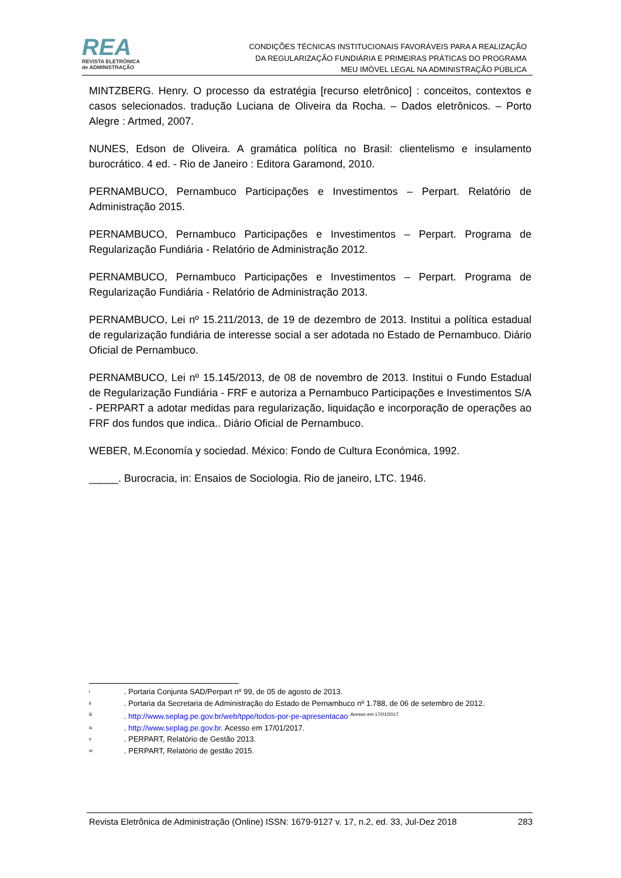REA
REVISTA ELETRÔNICA
de ADMINISTRAÇÃO
CONDIÇÕES TÉCNICAS INSTITUCIONAIS FAVORÁVEIS PARA A REALIZAÇÃO
DA REGULARIZAÇÃO FUNDIÁRIA E PRIMEIRAS PRÁTICAS DO PROGRAMA
MEU IMÓVEL LEGAL NA ADMINISTRAÇÃO PÚBLICA
MINTZBERG. Henry. O processo da estratégia [recurso eletrônico] : conceitos, contextos e casos selecionados. tradução Luciana de Oliveira da Rocha. – Dados eletrônicos. – Porto Alegre : Artmed, 2007.
NUNES, Edson de Oliveira. A gramática política no Brasil: clientelismo e insulamento burocrático. 4 ed. - Rio de Janeiro : Editora Garamond, 2010.
PERNAMBUCO, Pernambuco Participações e Investimentos – Perpart. Relatório de Administração 2015.
PERNAMBUCO, Pernambuco Participações e Investimentos – Perpart. Programa de Regularização Fundiária - Relatório de Administração 2012.
PERNAMBUCO, Pernambuco Participações e Investimentos – Perpart. Programa de Regularização Fundiária - Relatório de Administração 2013.
PERNAMBUCO, Lei nº 15.211/2013, de 19 de dezembro de 2013. Institui a política estadual de regularização fundiária de interesse social a ser adotada no Estado de Pernambuco. Diário Oficial de Pernambuco.
PERNAMBUCO, Lei nº 15.145/2013, de 08 de novembro de 2013. Institui o Fundo Estadual de Regularização Fundiária - FRF e autoriza a Pernambuco Participações e Investimentos S/A - PERPART a adotar medidas para regularização, liquidação e incorporação de operações ao FRF dos fundos que indica.. Diário Oficial de Pernambuco.
WEBER, M.Economía y sociedad. México: Fondo de Cultura Económica, 1992.
_____. Burocracia, in: Ensaios de Sociologia. Rio de janeiro, LTC. 1946.
<sup>i</sup> . Portaria Conjunta SAD/Perpart nº 99, de 05 de agosto de 2013.
<sup>ii</sup> . Portaria da Secretaria de Administração do Estado de Pernambuco nº 1.788, de 06 de setembro de 2012.
<sup>iii</sup> . http://www.seplag.pe.gov.br/web/tppe/todos-por-pe-apresentacao. Acesso em 17/01/2017.
<sup>iv</sup> . http://www.seplag.pe.gov.br. Acesso em 17/01/2017.
<sup>v</sup> . PERPART, Relatório de Gestão 2013.
<sup>vi</sup> . PERPART, Relatório de gestão 2015.
Revista Eletrônica de Administração (Online) ISSN: 1679-9127 v. 17, n.2, ed. 33, Jul-Dez 2018 283